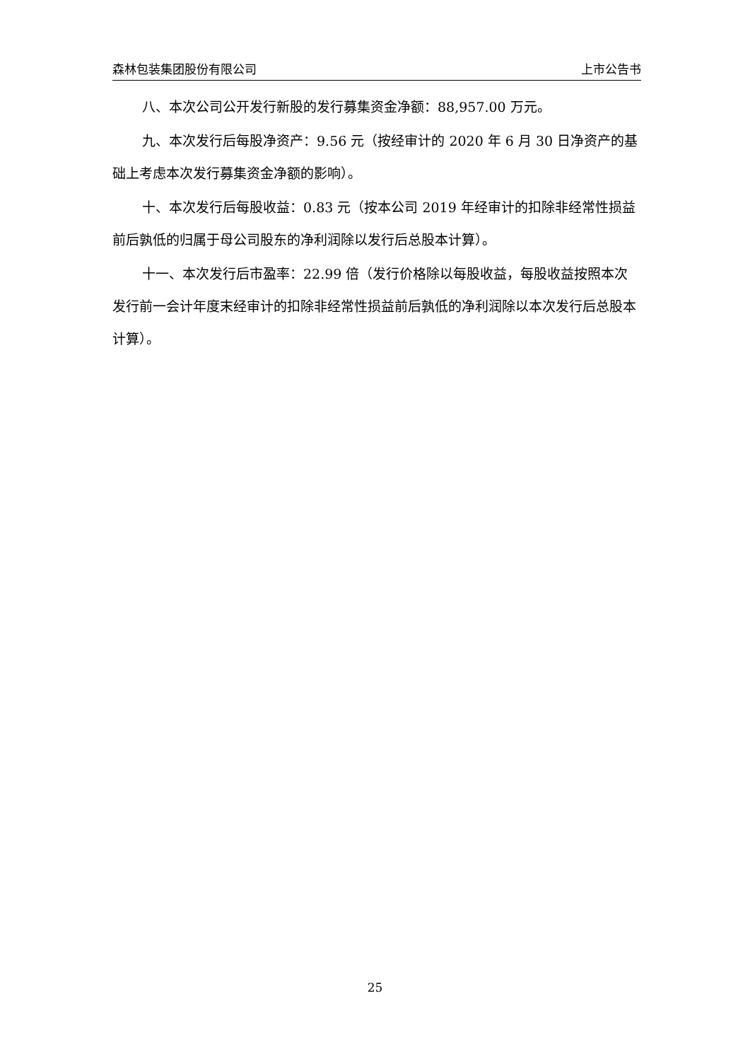森林包装集团股份有限公司 上市公告书
八、本次公司公开发行新股的发行募集资金净额：88,957.00 万元。
九、本次发行后每股净资产：9.56 元（按经审计的 2020 年 6 月 30 日净资产的基础上考虑本次发行募集资金净额的影响）。
十、本次发行后每股收益：0.83 元（按本公司 2019 年经审计的扣除非经常性损益前后孰低的归属于母公司股东的净利润除以发行后总股本计算）。
十一、本次发行后市盈率：22.99 倍（发行价格除以每股收益，每股收益按照本次发行前一会计年度末经审计的扣除非经常性损益前后孰低的净利润除以本次发行后总股本计算）。
25